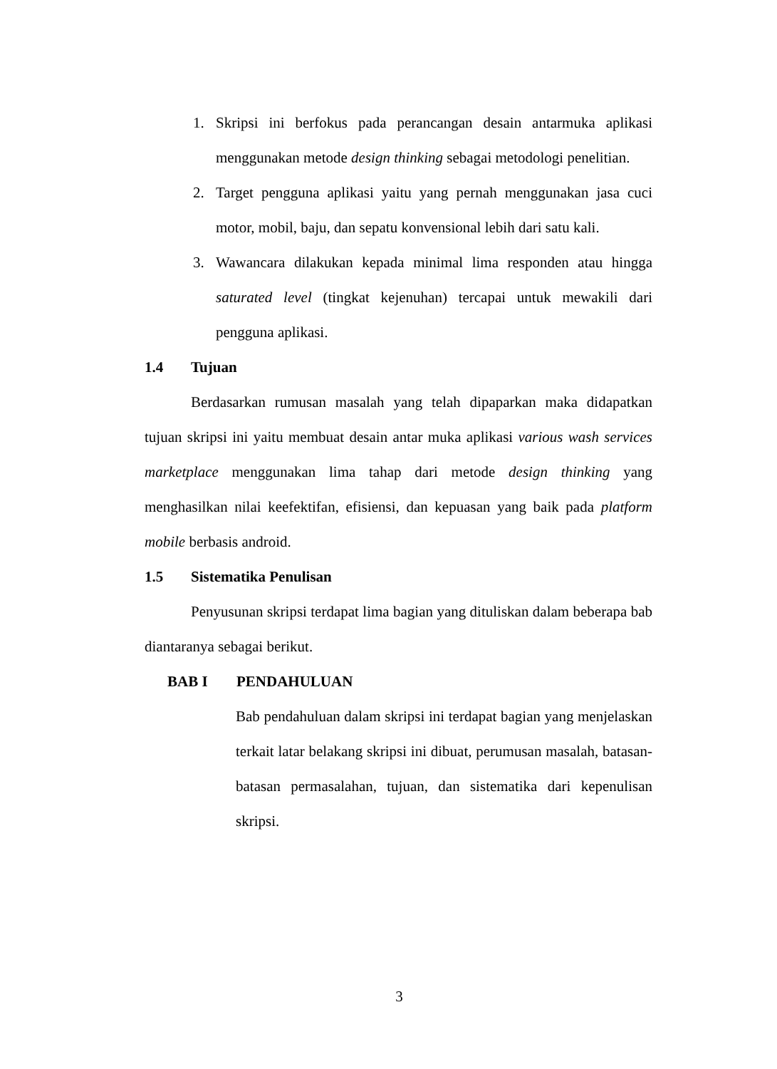1. Skripsi ini berfokus pada perancangan desain antarmuka aplikasi menggunakan metode design thinking sebagai metodologi penelitian.
2. Target pengguna aplikasi yaitu yang pernah menggunakan jasa cuci motor, mobil, baju, dan sepatu konvensional lebih dari satu kali.
3. Wawancara dilakukan kepada minimal lima responden atau hingga saturated level (tingkat kejenuhan) tercapai untuk mewakili dari pengguna aplikasi.
1.4 Tujuan
Berdasarkan rumusan masalah yang telah dipaparkan maka didapatkan tujuan skripsi ini yaitu membuat desain antar muka aplikasi various wash services marketplace menggunakan lima tahap dari metode design thinking yang menghasilkan nilai keefektifan, efisiensi, dan kepuasan yang baik pada platform mobile berbasis android.
1.5 Sistematika Penulisan
Penyusunan skripsi terdapat lima bagian yang dituliskan dalam beberapa bab diantaranya sebagai berikut.
BAB I PENDAHULUAN
Bab pendahuluan dalam skripsi ini terdapat bagian yang menjelaskan terkait latar belakang skripsi ini dibuat, perumusan masalah, batasan-batasan permasalahan, tujuan, dan sistematika dari kepenulisan skripsi.
3